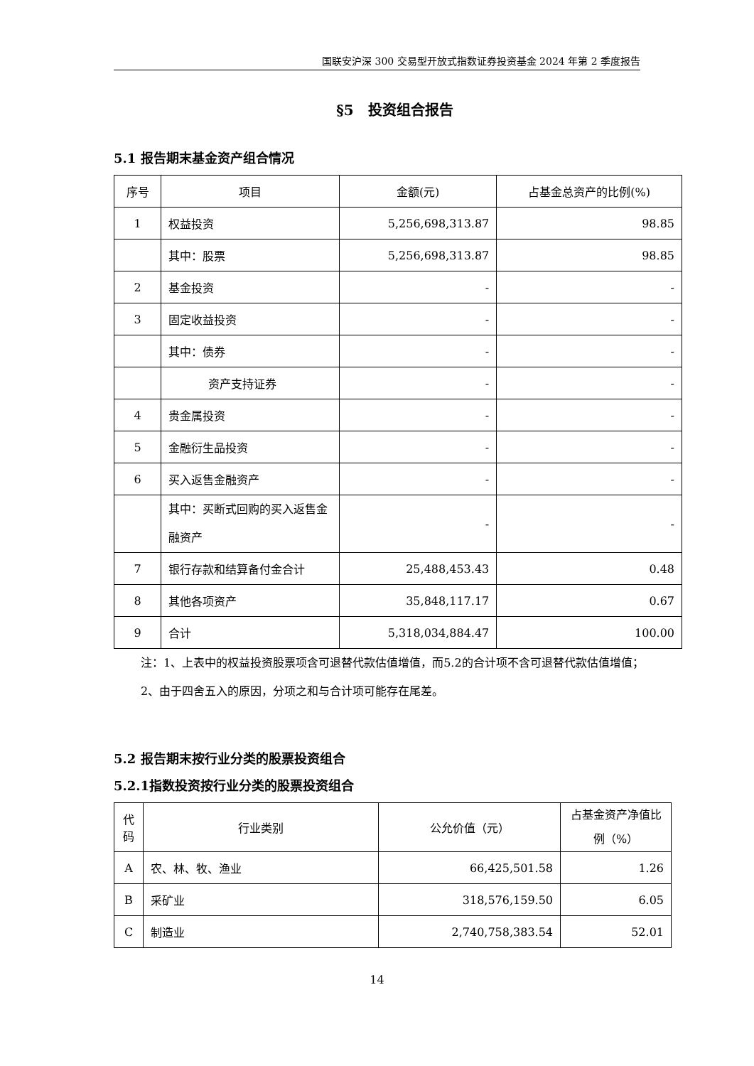国联安沪深 300 交易型开放式指数证券投资基金 2024 年第 2 季度报告
§5　投资组合报告
5.1 报告期末基金资产组合情况
| 序号 | 项目 | 金额(元) | 占基金总资产的比例(%) |
| --- | --- | --- | --- |
| 1 | 权益投资 | 5,256,698,313.87 | 98.85 |
| | 其中：股票 | 5,256,698,313.87 | 98.85 |
| 2 | 基金投资 | - | - |
| 3 | 固定收益投资 | - | - |
| | 其中：债券 | - | - |
| | 资产支持证券 | - | - |
| 4 | 贵金属投资 | - | - |
| 5 | 金融衍生品投资 | - | - |
| 6 | 买入返售金融资产 | - | - |
| | 其中：买断式回购的买入返售金融资产 | - | - |
| 7 | 银行存款和结算备付金合计 | 25,488,453.43 | 0.48 |
| 8 | 其他各项资产 | 35,848,117.17 | 0.67 |
| 9 | 合计 | 5,318,034,884.47 | 100.00 |
注：1、上表中的权益投资股票项含可退替代款估值增值，而5.2的合计项不含可退替代款估值增值；
2、由于四舍五入的原因，分项之和与合计项可能存在尾差。
5.2 报告期末按行业分类的股票投资组合
5.2.1指数投资按行业分类的股票投资组合
| 代码 | 行业类别 | 公允价值（元） | 占基金资产净值比例（%） |
| --- | --- | --- | --- |
| A | 农、林、牧、渔业 | 66,425,501.58 | 1.26 |
| B | 采矿业 | 318,576,159.50 | 6.05 |
| C | 制造业 | 2,740,758,383.54 | 52.01 |
14